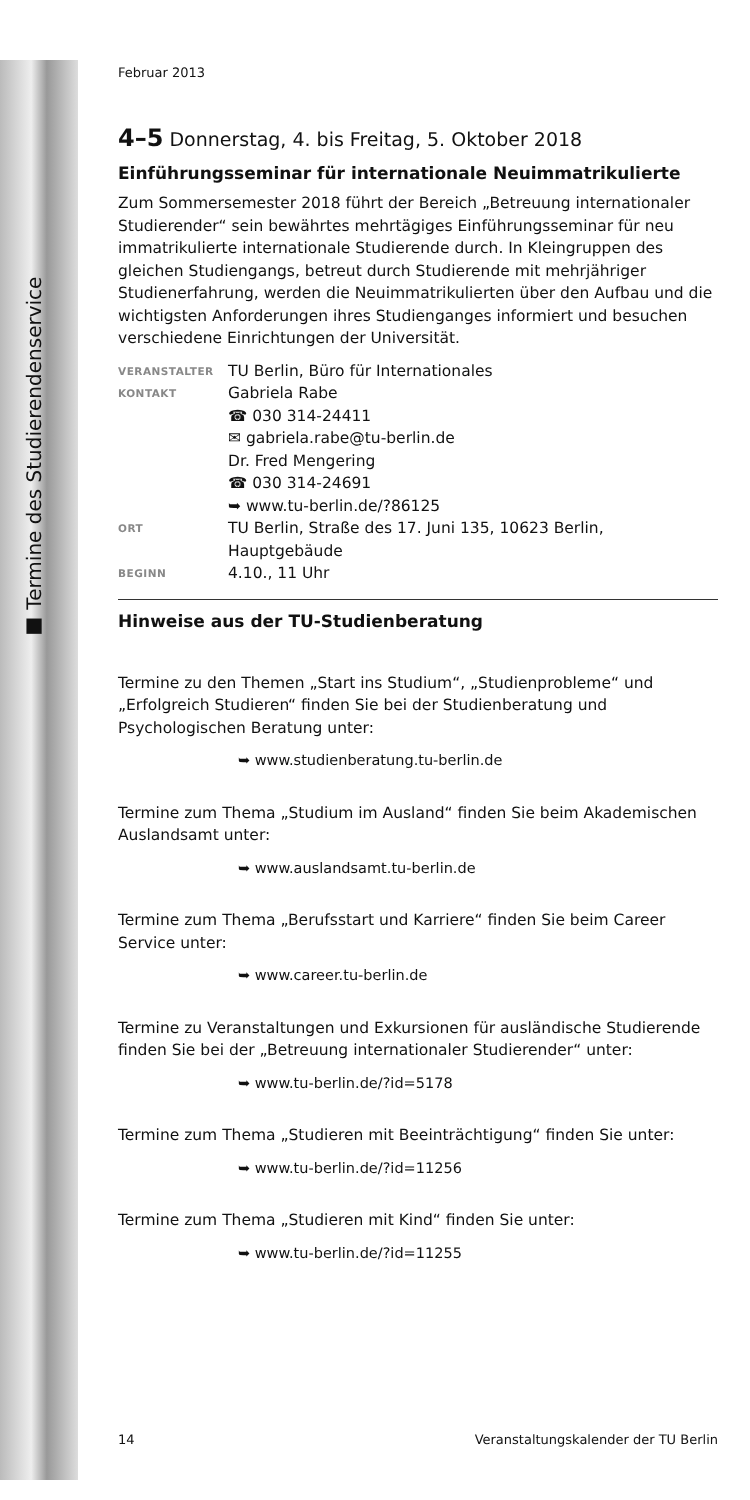■ Termine des Studierendenservice
Februar 2013
4–5 Donnerstag, 4. bis Freitag, 5. Oktober 2018
Einführungsseminar für internationale Neuimmatrikulierte
Zum Sommersemester 2018 führt der Bereich „Betreuung internationaler Studierender“ sein bewährtes mehrtägiges Einführungsseminar für neu immatrikulierte internationale Studierende durch. In Kleingruppen des gleichen Studiengangs, betreut durch Studierende mit mehrjähriger Studienerfahrung, werden die Neuimmatrikulierten über den Aufbau und die wichtigsten Anforderungen ihres Studienganges informiert und besuchen verschiedene Einrichtungen der Universität.
| VERANSTALTER | TU Berlin, Büro für Internationales |
| KONTAKT | Gabriela Rabe ☎ 030 314-24411 ✉ gabriela.rabe@tu-berlin.de Dr. Fred Mengering ☎ 030 314-24691 ➥ www.tu-berlin.de/?86125 |
| ORT | TU Berlin, Straße des 17. Juni 135, 10623 Berlin, Hauptgebäude |
| BEGINN | 4.10., 11 Uhr |
Hinweise aus der TU-Studienberatung
Termine zu den Themen „Start ins Studium“, „Studienprobleme“ und „Erfolgreich Studieren“ finden Sie bei der Studienberatung und Psychologischen Beratung unter:
➥ www.studienberatung.tu-berlin.de
Termine zum Thema „Studium im Ausland“ finden Sie beim Akademischen Auslandsamt unter:
➥ www.auslandsamt.tu-berlin.de
Termine zum Thema „Berufsstart und Karriere“ finden Sie beim Career Service unter:
➥ www.career.tu-berlin.de
Termine zu Veranstaltungen und Exkursionen für ausländische Studierende finden Sie bei der „Betreuung internationaler Studierender“ unter:
➥ www.tu-berlin.de/?id=5178
Termine zum Thema „Studieren mit Beeinträchtigung“ finden Sie unter:
➥ www.tu-berlin.de/?id=11256
Termine zum Thema „Studieren mit Kind“ finden Sie unter:
➥ www.tu-berlin.de/?id=11255
14 Veranstaltungskalender der TU Berlin